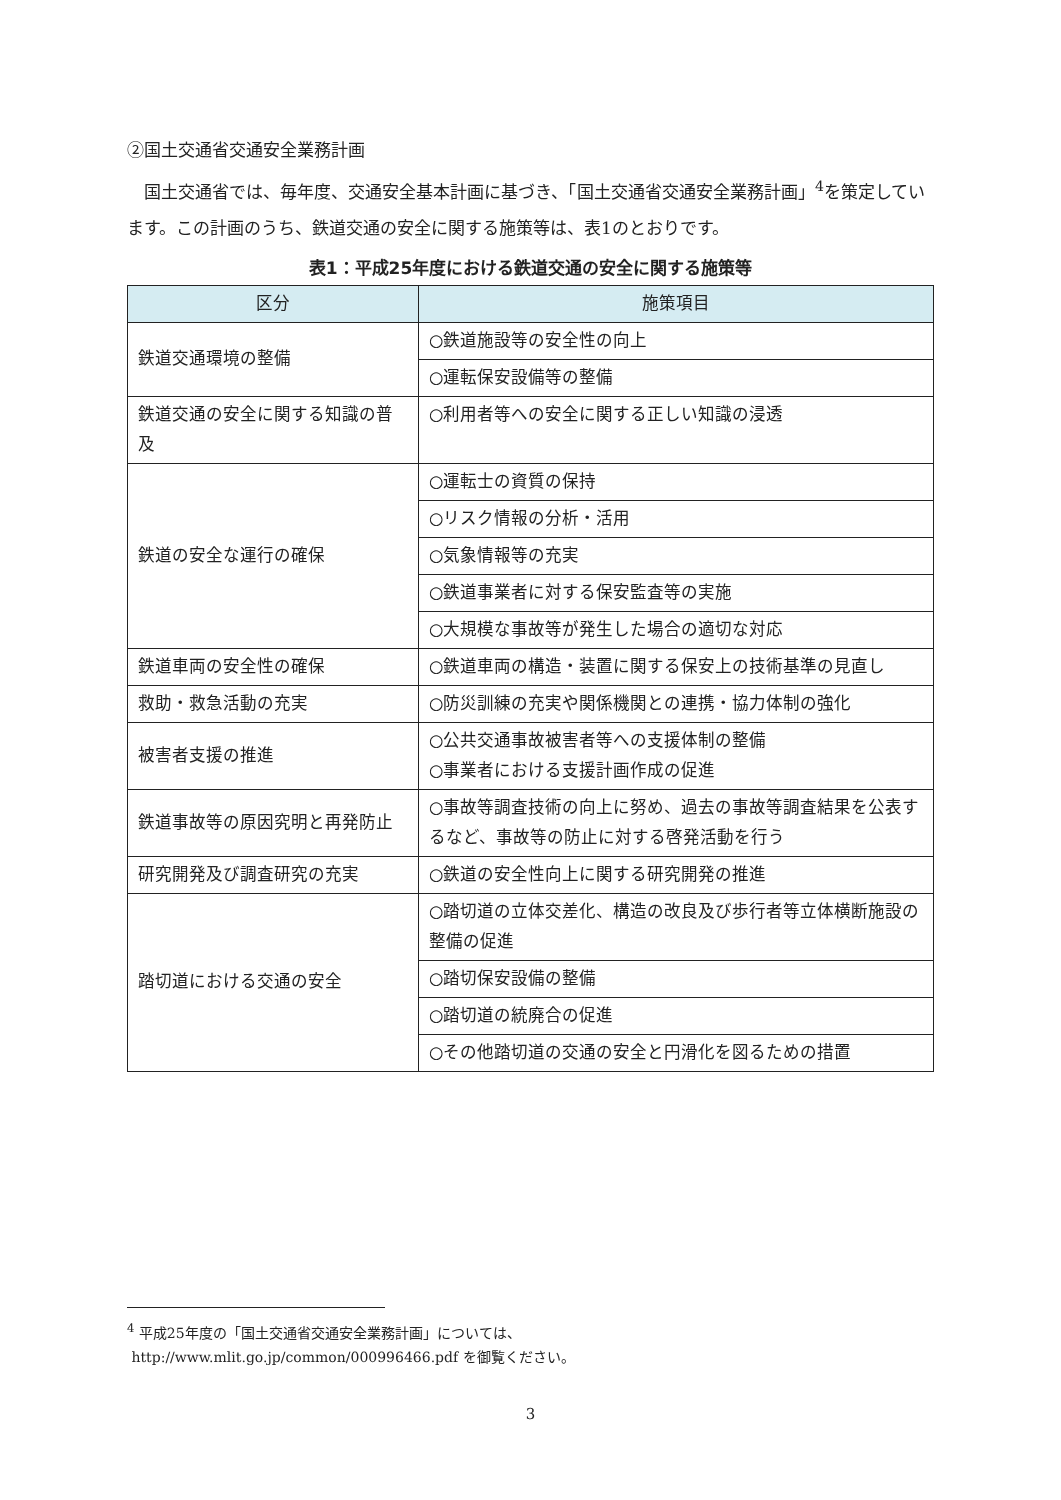②国土交通省交通安全業務計画
国土交通省では、毎年度、交通安全基本計画に基づき、「国土交通省交通安全業務計画」<sup>4</sup>を策定しています。この計画のうち、鉄道交通の安全に関する施策等は、表1のとおりです。
表1：平成25年度における鉄道交通の安全に関する施策等
| 区分 | 施策項目 |
| --- | --- |
| 鉄道交通環境の整備 | ○鉄道施設等の安全性の向上 |
| | ○運転保安設備等の整備 |
| 鉄道交通の安全に関する知識の普及 | ○利用者等への安全に関する正しい知識の浸透 |
| 鉄道の安全な運行の確保 | ○運転士の資質の保持 |
| | ○リスク情報の分析・活用 |
| | ○気象情報等の充実 |
| | ○鉄道事業者に対する保安監査等の実施 |
| | ○大規模な事故等が発生した場合の適切な対応 |
| 鉄道車両の安全性の確保 | ○鉄道車両の構造・装置に関する保安上の技術基準の見直し |
| 救助・救急活動の充実 | ○防災訓練の充実や関係機関との連携・協力体制の強化 |
| 被害者支援の推進 | ○公共交通事故被害者等への支援体制の整備 ○事業者における支援計画作成の促進 |
| 鉄道事故等の原因究明と再発防止 | ○事故等調査技術の向上に努め、過去の事故等調査結果を公表するなど、事故等の防止に対する啓発活動を行う |
| 研究開発及び調査研究の充実 | ○鉄道の安全性向上に関する研究開発の推進 |
| 踏切道における交通の安全 | ○踏切道の立体交差化、構造の改良及び歩行者等立体横断施設の整備の促進 |
| | ○踏切保安設備の整備 |
| | ○踏切道の統廃合の促進 |
| | ○その他踏切道の交通の安全と円滑化を図るための措置 |
<sup>4</sup> 平成25年度の「国土交通省交通安全業務計画」については、
http://www.mlit.go.jp/common/000996466.pdf を御覧ください。
3